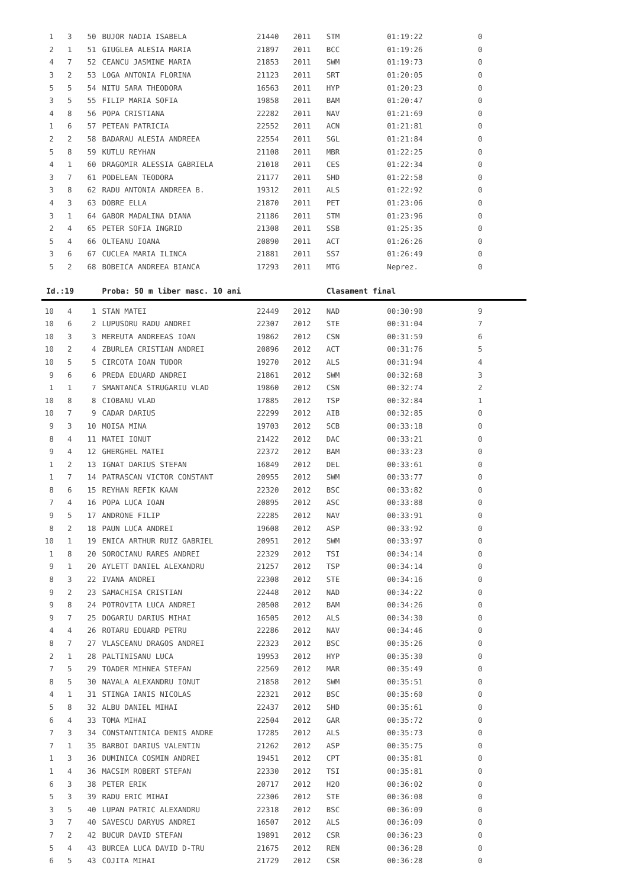| 1 | 3 | 50 | BUJOR NADIA ISABELA | 21440 | 2011 | STM | 01:19:22 | 0 |
| 2 | 1 | 51 | GIUGLEA ALESIA MARIA | 21897 | 2011 | BCC | 01:19:26 | 0 |
| 4 | 7 | 52 | CEANCU JASMINE MARIA | 21853 | 2011 | SWM | 01:19:73 | 0 |
| 3 | 2 | 53 | LOGA ANTONIA FLORINA | 21123 | 2011 | SRT | 01:20:05 | 0 |
| 5 | 5 | 54 | NITU SARA THEODORA | 16563 | 2011 | HYP | 01:20:23 | 0 |
| 3 | 5 | 55 | FILIP MARIA SOFIA | 19858 | 2011 | BAM | 01:20:47 | 0 |
| 4 | 8 | 56 | POPA CRISTIANA | 22282 | 2011 | NAV | 01:21:69 | 0 |
| 1 | 6 | 57 | PETEAN PATRICIA | 22552 | 2011 | ACN | 01:21:81 | 0 |
| 2 | 2 | 58 | BADARAU ALESIA ANDREEA | 22554 | 2011 | SGL | 01:21:84 | 0 |
| 5 | 8 | 59 | KUTLU REYHAN | 21108 | 2011 | MBR | 01:22:25 | 0 |
| 4 | 1 | 60 | DRAGOMIR ALESSIA GABRIELA | 21018 | 2011 | CES | 01:22:34 | 0 |
| 3 | 7 | 61 | PODELEAN TEODORA | 21177 | 2011 | SHD | 01:22:58 | 0 |
| 3 | 8 | 62 | RADU ANTONIA ANDREEA B. | 19312 | 2011 | ALS | 01:22:92 | 0 |
| 4 | 3 | 63 | DOBRE ELLA | 21870 | 2011 | PET | 01:23:06 | 0 |
| 3 | 1 | 64 | GABOR MADALINA DIANA | 21186 | 2011 | STM | 01:23:96 | 0 |
| 2 | 4 | 65 | PETER SOFIA INGRID | 21308 | 2011 | SSB | 01:25:35 | 0 |
| 5 | 4 | 66 | OLTEANU IOANA | 20890 | 2011 | ACT | 01:26:26 | 0 |
| 3 | 6 | 67 | CUCLEA MARIA ILINCA | 21881 | 2011 | SS7 | 01:26:49 | 0 |
| 5 | 2 | 68 | BOBEICA ANDREEA BIANCA | 17293 | 2011 | MTG | Neprez. | 0 |
| Id.:19 | | | Proba: 50 m liber masc. 10 ani | | | Clasament final | | |
| 10 | 4 | 1 | STAN MATEI | 22449 | 2012 | NAD | 00:30:90 | 9 |
| 10 | 6 | 2 | LUPUSORU RADU ANDREI | 22307 | 2012 | STE | 00:31:04 | 7 |
| 10 | 3 | 3 | MEREUTA ANDREEAS IOAN | 19862 | 2012 | CSN | 00:31:59 | 6 |
| 10 | 2 | 4 | ZBURLEA CRISTIAN ANDREI | 20896 | 2012 | ACT | 00:31:76 | 5 |
| 10 | 5 | 5 | CIRCOTA IOAN TUDOR | 19270 | 2012 | ALS | 00:31:94 | 4 |
| 9 | 6 | 6 | PREDA EDUARD ANDREI | 21861 | 2012 | SWM | 00:32:68 | 3 |
| 1 | 1 | 7 | SMANTANCA STRUGARIU VLAD | 19860 | 2012 | CSN | 00:32:74 | 2 |
| 10 | 8 | 8 | CIOBANU VLAD | 17885 | 2012 | TSP | 00:32:84 | 1 |
| 10 | 7 | 9 | CADAR DARIUS | 22299 | 2012 | AIB | 00:32:85 | 0 |
| 9 | 3 | 10 | MOISA MINA | 19703 | 2012 | SCB | 00:33:18 | 0 |
| 8 | 4 | 11 | MATEI IONUT | 21422 | 2012 | DAC | 00:33:21 | 0 |
| 9 | 4 | 12 | GHERGHEL MATEI | 22372 | 2012 | BAM | 00:33:23 | 0 |
| 1 | 2 | 13 | IGNAT DARIUS STEFAN | 16849 | 2012 | DEL | 00:33:61 | 0 |
| 1 | 7 | 14 | PATRASCAN VICTOR CONSTANT | 20955 | 2012 | SWM | 00:33:77 | 0 |
| 8 | 6 | 15 | REYHAN REFIK KAAN | 22320 | 2012 | BSC | 00:33:82 | 0 |
| 7 | 4 | 16 | POPA LUCA IOAN | 20895 | 2012 | ASC | 00:33:88 | 0 |
| 9 | 5 | 17 | ANDRONE FILIP | 22285 | 2012 | NAV | 00:33:91 | 0 |
| 8 | 2 | 18 | PAUN LUCA ANDREI | 19608 | 2012 | ASP | 00:33:92 | 0 |
| 10 | 1 | 19 | ENICA ARTHUR RUIZ GABRIEL | 20951 | 2012 | SWM | 00:33:97 | 0 |
| 1 | 8 | 20 | SOROCIANU RARES ANDREI | 22329 | 2012 | TSI | 00:34:14 | 0 |
| 9 | 1 | 20 | AYLETT DANIEL ALEXANDRU | 21257 | 2012 | TSP | 00:34:14 | 0 |
| 8 | 3 | 22 | IVANA ANDREI | 22308 | 2012 | STE | 00:34:16 | 0 |
| 9 | 2 | 23 | SAMACHISA CRISTIAN | 22448 | 2012 | NAD | 00:34:22 | 0 |
| 9 | 8 | 24 | POTROVITA LUCA ANDREI | 20508 | 2012 | BAM | 00:34:26 | 0 |
| 9 | 7 | 25 | DOGARIU DARIUS MIHAI | 16505 | 2012 | ALS | 00:34:30 | 0 |
| 4 | 4 | 26 | ROTARU EDUARD PETRU | 22286 | 2012 | NAV | 00:34:46 | 0 |
| 8 | 7 | 27 | VLASCEANU DRAGOS ANDREI | 22323 | 2012 | BSC | 00:35:26 | 0 |
| 2 | 1 | 28 | PALTINISANU LUCA | 19953 | 2012 | HYP | 00:35:30 | 0 |
| 7 | 5 | 29 | TOADER MIHNEA STEFAN | 22569 | 2012 | MAR | 00:35:49 | 0 |
| 8 | 5 | 30 | NAVALA ALEXANDRU IONUT | 21858 | 2012 | SWM | 00:35:51 | 0 |
| 4 | 1 | 31 | STINGA IANIS NICOLAS | 22321 | 2012 | BSC | 00:35:60 | 0 |
| 5 | 8 | 32 | ALBU DANIEL MIHAI | 22437 | 2012 | SHD | 00:35:61 | 0 |
| 6 | 4 | 33 | TOMA MIHAI | 22504 | 2012 | GAR | 00:35:72 | 0 |
| 7 | 3 | 34 | CONSTANTINICA DENIS ANDRE | 17285 | 2012 | ALS | 00:35:73 | 0 |
| 7 | 1 | 35 | BARBOI DARIUS VALENTIN | 21262 | 2012 | ASP | 00:35:75 | 0 |
| 1 | 3 | 36 | DUMINICA COSMIN ANDREI | 19451 | 2012 | CPT | 00:35:81 | 0 |
| 1 | 4 | 36 | MACSIM ROBERT STEFAN | 22330 | 2012 | TSI | 00:35:81 | 0 |
| 6 | 3 | 38 | PETER ERIK | 20717 | 2012 | H2O | 00:36:02 | 0 |
| 5 | 3 | 39 | RADU ERIC MIHAI | 22306 | 2012 | STE | 00:36:08 | 0 |
| 3 | 5 | 40 | LUPAN PATRIC ALEXANDRU | 22318 | 2012 | BSC | 00:36:09 | 0 |
| 3 | 7 | 40 | SAVESCU DARYUS ANDREI | 16507 | 2012 | ALS | 00:36:09 | 0 |
| 7 | 2 | 42 | BUCUR DAVID STEFAN | 19891 | 2012 | CSR | 00:36:23 | 0 |
| 5 | 4 | 43 | BURCEA LUCA DAVID D-TRU | 21675 | 2012 | REN | 00:36:28 | 0 |
| 6 | 5 | 43 | COJITA MIHAI | 21729 | 2012 | CSR | 00:36:28 | 0 |